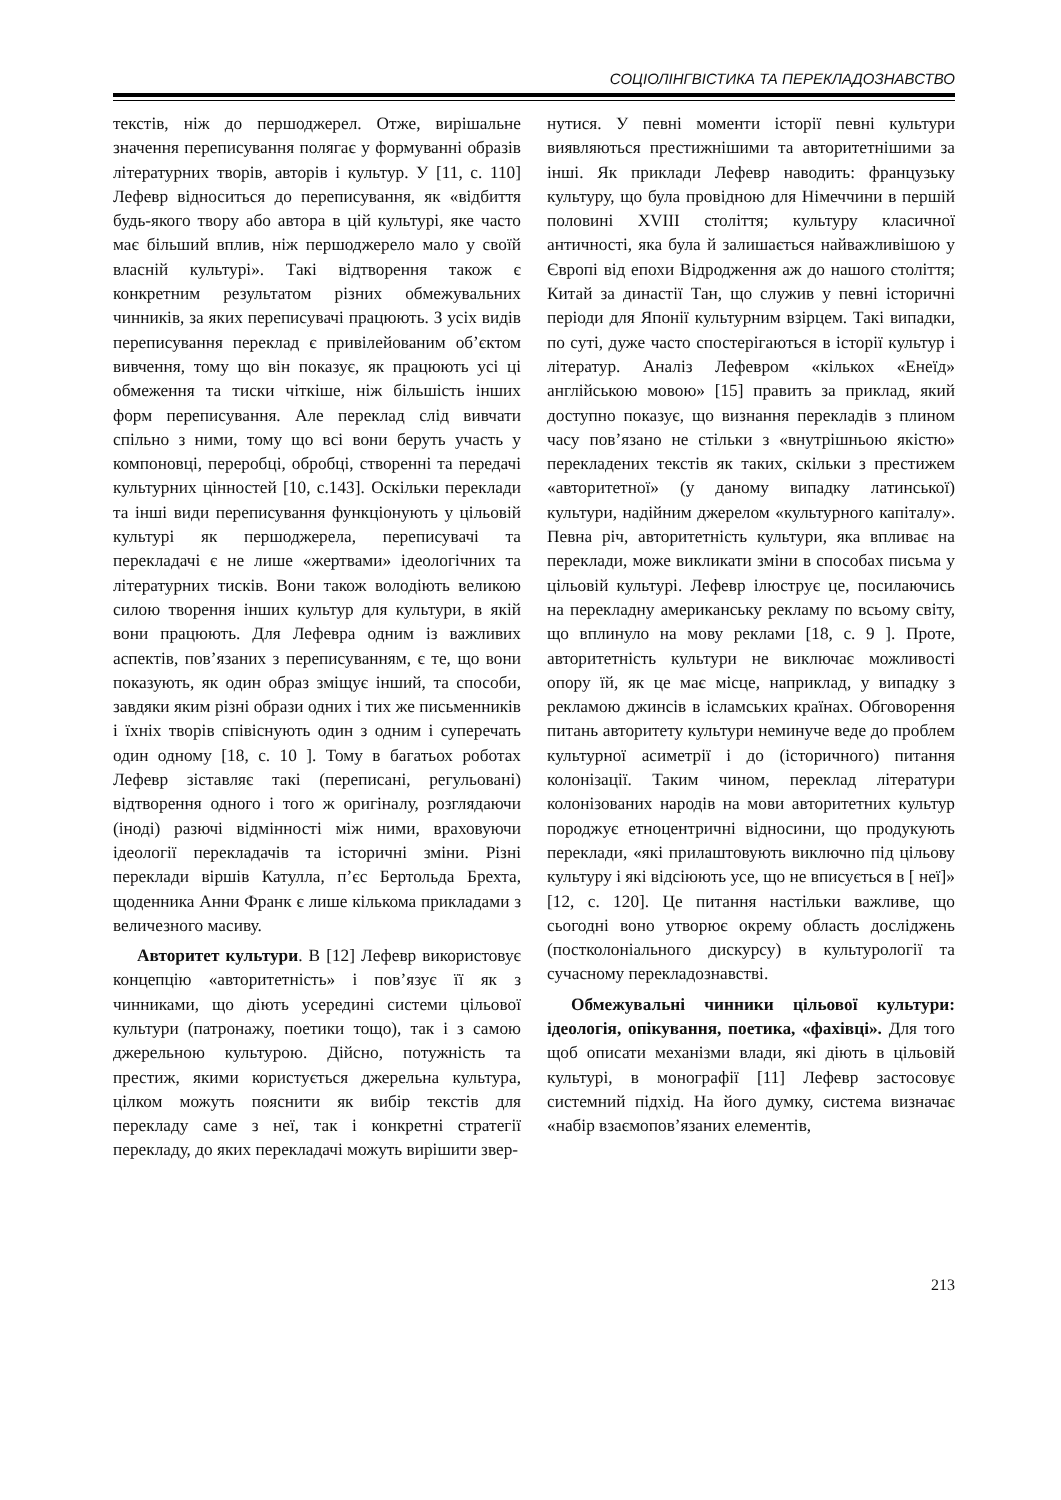СОЦІОЛІНГВІСТИКА ТА ПЕРЕКЛАДОЗНАВСТВО
текстів, ніж до першоджерел. Отже, вирішальне значення переписування полягає у формуванні образів літературних творів, авторів і культур. У [11, с. 110] Лефевр відноситься до переписування, як «відбиття будь-якого твору або автора в цій культурі, яке часто має більший вплив, ніж першоджерело мало у своїй власній культурі». Такі відтворення також є конкретним результатом різних обмежувальних чинників, за яких переписувачі працюють. З усіх видів переписування переклад є привілейованим об’єктом вивчення, тому що він показує, як працюють усі ці обмеження та тиски чіткіше, ніж більшість інших форм переписування. Але переклад слід вивчати спільно з ними, тому що всі вони беруть участь у компоновці, переробці, обробці, створенні та передачі культурних цінностей [10, с.143]. Оскільки переклади та інші види переписування функціонують у цільовій культурі як першоджерела, переписувачі та перекладачі є не лише «жертвами» ідеологічних та літературних тисків. Вони також володіють великою силою творення інших культур для культури, в якій вони працюють. Для Лефевра одним із важливих аспектів, пов’язаних з переписуванням, є те, що вони показують, як один образ зміщує інший, та способи, завдяки яким різні образи одних і тих же письменників і їхніх творів співіснують один з одним і суперечать один одному [18, с. 10 ]. Тому в багатьох роботах Лефевр зіставляє такі (переписані, регульовані) відтворення одного і того ж оригіналу, розглядаючи (іноді) разючі відмінності між ними, враховуючи ідеології перекладачів та історичні зміни. Різні переклади віршів Катулла, п’єс Бертольда Брехта, щоденника Анни Франк є лише кількома прикладами з величезного масиву.
Авторитет культури. В [12] Лефевр використовує концепцію «авторитетність» і пов’язує її як з чинниками, що діють усередині системи цільової культури (патронажу, поетики тощо), так і з самою джерельною культурою. Дійсно, потужність та престиж, якими користується джерельна культура, цілком можуть пояснити як вибір текстів для перекладу саме з неї, так і конкретні стратегії перекладу, до яких перекладачі можуть вирішити звер-
нутися. У певні моменти історії певні культури виявляються престижнішими та авторитетнішими за інші. Як приклади Лефевр наводить: французьку культуру, що була провідною для Німеччини в першій половині XVIII століття; культуру класичної античності, яка була й залишається найважливішою у Європі від епохи Відродження аж до нашого століття; Китай за династії Тан, що служив у певні історичні періоди для Японії культурним взірцем. Такі випадки, по суті, дуже часто спостерігаються в історії культур і літератур. Аналіз Лефевром «кількох «Енеїд» англійською мовою» [15] править за приклад, який доступно показує, що визнання перекладів з плином часу пов’язано не стільки з «внутрішньою якістю» перекладених текстів як таких, скільки з престижем «авторитетної» (у даному випадку латинської) культури, надійним джерелом «культурного капіталу». Певна річ, авторитетність культури, яка впливає на переклади, може викликати зміни в способах письма у цільовій культурі. Лефевр ілюструє це, посилаючись на перекладну американську рекламу по всьому світу, що вплинуло на мову реклами [18, с. 9 ]. Проте, авторитетність культури не виключає можливості опору їй, як це має місце, наприклад, у випадку з рекламою джинсів в ісламських країнах. Обговорення питань авторитету культури неминуче веде до проблем культурної асиметрії і до (історичного) питання колонізації. Таким чином, переклад літератури колонізованих народів на мови авторитетних культур породжує етноцентричні відносини, що продукують переклади, «які прилаштовують виключно під цільову культуру і які відсіюють усе, що не вписується в [ неї]» [12, с. 120]. Це питання настільки важливе, що сьогодні воно утворює окрему область досліджень (постколоніального дискурсу) в культурології та сучасному перекладознавстві.
Обмежувальні чинники цільової культури: ідеологія, опікування, поетика, «фахівці». Для того щоб описати механізми влади, які діють в цільовій культурі, в монографії [11] Лефевр застосовує системний підхід. На його думку, система визначає «набір взаємопов’язаних елементів,
213